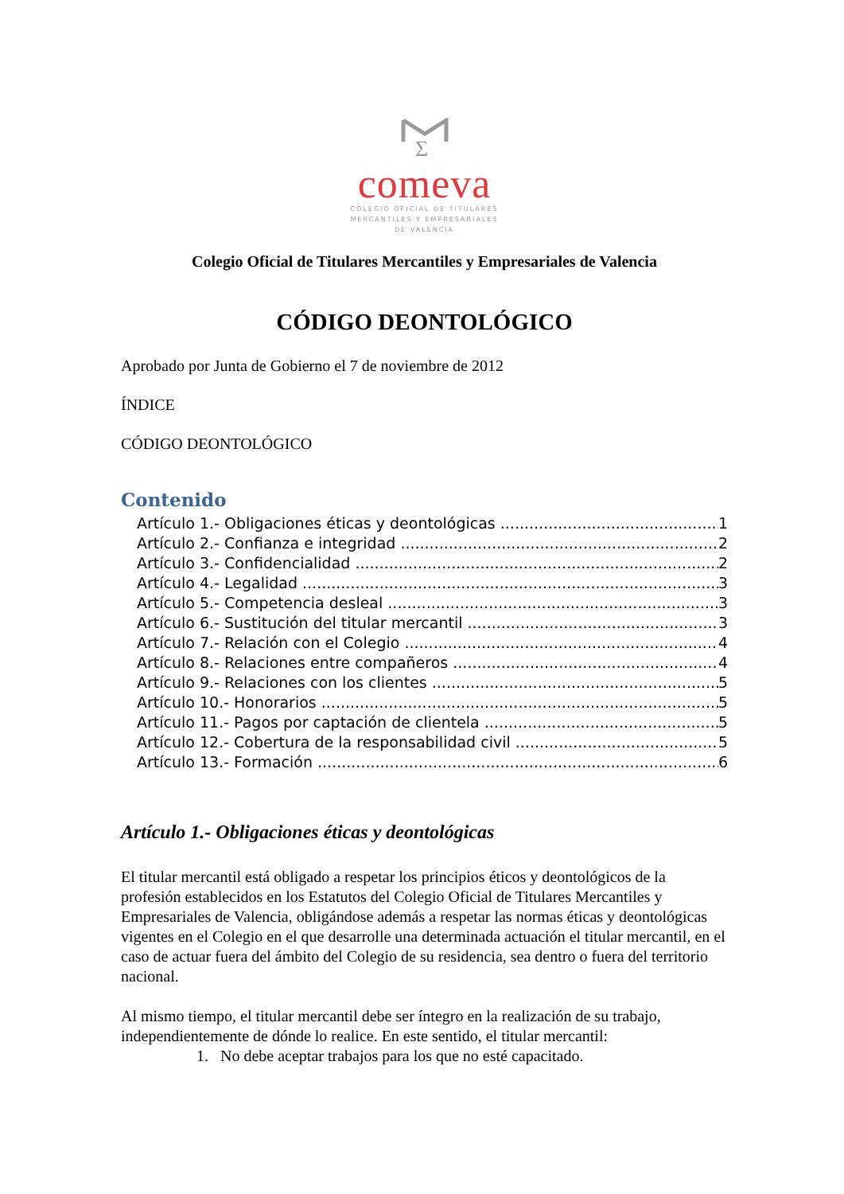Σ
comeva
COLEGIO OFICIAL DE TITULARES
MERCANTILES Y EMPRESARIALES
DE VALENCIA
Colegio Oficial de Titulares Mercantiles y Empresariales de Valencia
CÓDIGO DEONTOLÓGICO
Aprobado por Junta de Gobierno el 7 de noviembre de 2012
ÍNDICE
CÓDIGO DEONTOLÓGICO
Contenido
Artículo 1.- Obligaciones éticas y deontológicas 1
Artículo 2.- Confianza e integridad 2
Artículo 3.- Confidencialidad 2
Artículo 4.- Legalidad 3
Artículo 5.- Competencia desleal 3
Artículo 6.- Sustitución del titular mercantil 3
Artículo 7.- Relación con el Colegio 4
Artículo 8.- Relaciones entre compañeros 4
Artículo 9.- Relaciones con los clientes 5
Artículo 10.- Honorarios 5
Artículo 11.- Pagos por captación de clientela 5
Artículo 12.- Cobertura de la responsabilidad civil 5
Artículo 13.- Formación 6
Artículo 1.- Obligaciones éticas y deontológicas
El titular mercantil está obligado a respetar los principios éticos y deontológicos de la profesión establecidos en los Estatutos del Colegio Oficial de Titulares Mercantiles y Empresariales de Valencia, obligándose además a respetar las normas éticas y deontológicas vigentes en el Colegio en el que desarrolle una determinada actuación el titular mercantil, en el caso de actuar fuera del ámbito del Colegio de su residencia, sea dentro o fuera del territorio nacional.
Al mismo tiempo, el titular mercantil debe ser íntegro en la realización de su trabajo, independientemente de dónde lo realice. En este sentido, el titular mercantil:
1. No debe aceptar trabajos para los que no esté capacitado.